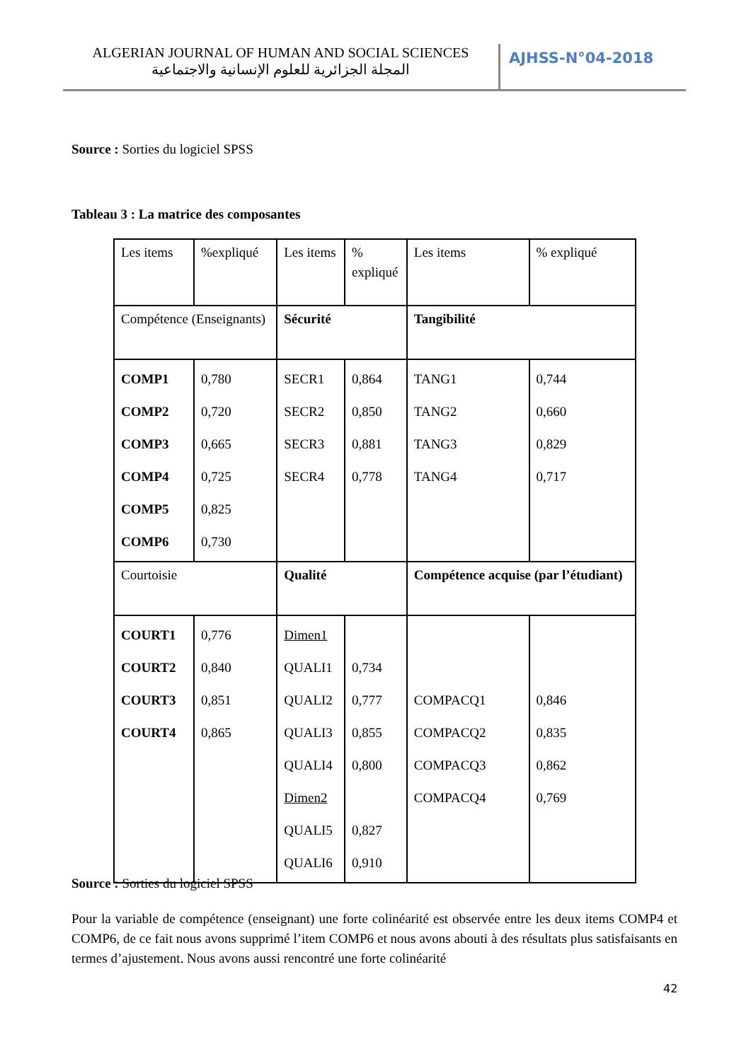ALGERIAN JOURNAL OF HUMAN AND SOCIAL SCIENCES
المجلة الجزائرية للعلوم الإنسانية والاجتماعية
AJHSS-N°04-2018
Source : Sorties du logiciel SPSS
Tableau 3 : La matrice des composantes
| Les items | %expliqué | Les items | % expliqué | Les items | % expliqué |
| Compétence (Enseignants) | | Sécurité | | Tangibilité | |
| COMP1 COMP2 COMP3 COMP4 COMP5 COMP6 | 0,780 0,720 0,665 0,725 0,825 0,730 | SECR1 SECR2 SECR3 SECR4 | 0,864 0,850 0,881 0,778 | TANG1 TANG2 TANG3 TANG4 | 0,744 0,660 0,829 0,717 |
| Courtoisie | | Qualité | | Compétence acquise (par l’étudiant) | |
| COURT1 COURT2 COURT3 COURT4 | 0,776 0,840 0,851 0,865 | Dimen1 QUALI1 QUALI2 QUALI3 QUALI4 Dimen2 QUALI5 QUALI6 | 0,734 0,777 0,855 0,800 0,827 0,910 | COMPACQ1 COMPACQ2 COMPACQ3 COMPACQ4 | 0,846 0,835 0,862 0,769 |
Source : Sorties du logiciel SPSS
Pour la variable de compétence (enseignant) une forte colinéarité est observée entre les deux items COMP4 et COMP6, de ce fait nous avons supprimé l’item COMP6 et nous avons abouti à des résultats plus satisfaisants en termes d’ajustement. Nous avons aussi rencontré une forte colinéarité
42